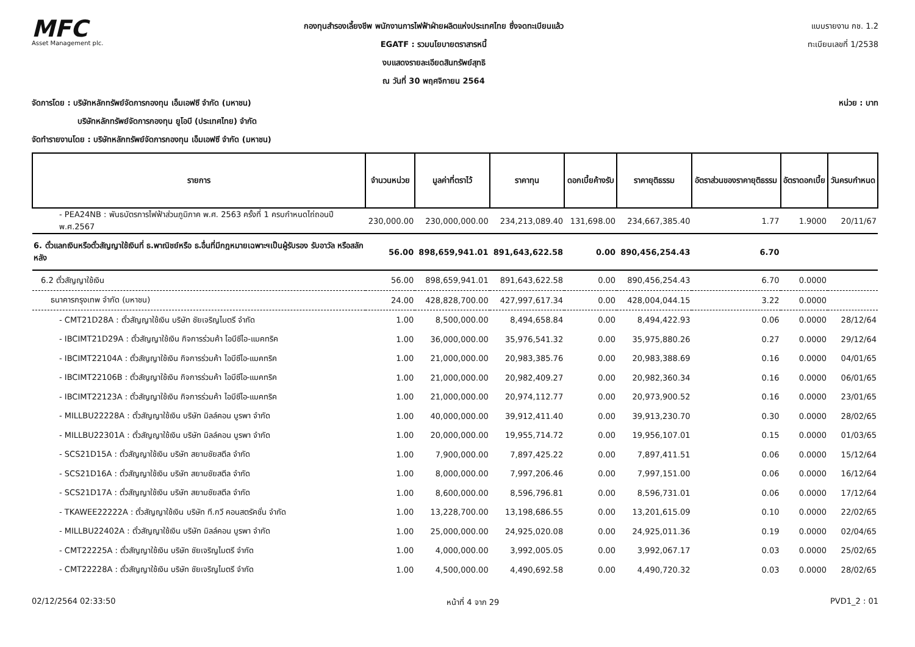MFC
Asset Management plc.
กองทุนสำรองเลี้ยงชีพ พนักงานการไฟฟ้าฝ่ายผลิตแห่งประเทศไทย ซึ่งจดทะเบียนแล้ว
EGATF : รวมนโยบายตราสารหนี้
งบแสดงรายละเอียดสินทรัพย์สุทธิ
ณ วันที่ 30 พฤศจิกายน 2564
แบบรายงาน กช. 1.2
ทะเบียนเลขที่ 1/2538
จัดการโดย : บริษัทหลักทรัพย์จัดการกองทุน เอ็มเอฟซี จำกัด (มหาชน) หน่วย : บาท
บริษัทหลักทรัพย์จัดการกองทุน ยูโอบี (ประเทศไทย) จำกัด
จัดทำรายงานโดย : บริษัทหลักทรัพย์จัดการกองทุน เอ็มเอฟซี จำกัด (มหาชน)
| รายการ | จำนวนหน่วย | มูลค่าที่ตราไว้ | ราคาทุน | ดอกเบี้ยค้างรับ | ราคายุติธรรม | อัตราส่วนของราคายุติธรรม | อัตราดอกเบี้ย | วันครบกำหนด |
| --- | --- | --- | --- | --- | --- | --- | --- | --- |
| - PEA24NB : พันธบัตรการไฟฟ้าส่วนภูมิภาค พ.ศ. 2563 ครั้งที่ 1 ครบกำหนดไถ่ถอนปี พ.ศ.2567 | 230,000.00 | 230,000,000.00 | 234,213,089.40 | 131,698.00 | 234,667,385.40 | 1.77 | 1.9000 | 20/11/67 |
| 6. ตั๋วแลกเงินหรือตั๋วสัญญาใช้เงินที่ ธ.พาณิชย์หรือ ธ.อื่นที่มีกฎหมายเฉพาะฯเป็นผู้รับรอง รับอาวัล หรือสลักหลัง | 56.00 | 898,659,941.01 | 891,643,622.58 | 0.00 | 890,456,254.43 | 6.70 | | |
| 6.2 ตั๋วสัญญาใช้เงิน | 56.00 | 898,659,941.01 | 891,643,622.58 | 0.00 | 890,456,254.43 | 6.70 | 0.0000 | |
| ธนาคารกรุงเทพ จำกัด (มหาชน) | 24.00 | 428,828,700.00 | 427,997,617.34 | 0.00 | 428,004,044.15 | 3.22 | 0.0000 | |
| - CMT21D28A : ตั๋วสัญญาใช้เงิน บริษัท ชัยเจริญไมตรี จำกัด | 1.00 | 8,500,000.00 | 8,494,658.84 | 0.00 | 8,494,422.93 | 0.06 | 0.0000 | 28/12/64 |
| - IBCIMT21D29A : ตั๋วสัญญาใช้เงิน กิจการร่วมค้า ไอบีซีไอ-แมคทริค | 1.00 | 36,000,000.00 | 35,976,541.32 | 0.00 | 35,975,880.26 | 0.27 | 0.0000 | 29/12/64 |
| - IBCIMT22104A : ตั๋วสัญญาใช้เงิน กิจการร่วมค้า ไอบีซีไอ-แมคทริค | 1.00 | 21,000,000.00 | 20,983,385.76 | 0.00 | 20,983,388.69 | 0.16 | 0.0000 | 04/01/65 |
| - IBCIMT22106B : ตั๋วสัญญาใช้เงิน กิจการร่วมค้า ไอบีซีไอ-แมคทริค | 1.00 | 21,000,000.00 | 20,982,409.27 | 0.00 | 20,982,360.34 | 0.16 | 0.0000 | 06/01/65 |
| - IBCIMT22123A : ตั๋วสัญญาใช้เงิน กิจการร่วมค้า ไอบีซีไอ-แมคทริค | 1.00 | 21,000,000.00 | 20,974,112.77 | 0.00 | 20,973,900.52 | 0.16 | 0.0000 | 23/01/65 |
| - MILLBU22228A : ตั๋วสัญญาใช้เงิน บริษัท มิลล์คอน บูรพา จำกัด | 1.00 | 40,000,000.00 | 39,912,411.40 | 0.00 | 39,913,230.70 | 0.30 | 0.0000 | 28/02/65 |
| - MILLBU22301A : ตั๋วสัญญาใช้เงิน บริษัท มิลล์คอน บูรพา จำกัด | 1.00 | 20,000,000.00 | 19,955,714.72 | 0.00 | 19,956,107.01 | 0.15 | 0.0000 | 01/03/65 |
| - SCS21D15A : ตั๋วสัญญาใช้เงิน บริษัท สยามชัยสตีล จำกัด | 1.00 | 7,900,000.00 | 7,897,425.22 | 0.00 | 7,897,411.51 | 0.06 | 0.0000 | 15/12/64 |
| - SCS21D16A : ตั๋วสัญญาใช้เงิน บริษัท สยามชัยสตีล จำกัด | 1.00 | 8,000,000.00 | 7,997,206.46 | 0.00 | 7,997,151.00 | 0.06 | 0.0000 | 16/12/64 |
| - SCS21D17A : ตั๋วสัญญาใช้เงิน บริษัท สยามชัยสตีล จำกัด | 1.00 | 8,600,000.00 | 8,596,796.81 | 0.00 | 8,596,731.01 | 0.06 | 0.0000 | 17/12/64 |
| - TKAWEE22222A : ตั๋วสัญญาใช้เงิน บริษัท ที.กวี คอนสตรัคชั่น จำกัด | 1.00 | 13,228,700.00 | 13,198,686.55 | 0.00 | 13,201,615.09 | 0.10 | 0.0000 | 22/02/65 |
| - MILLBU22402A : ตั๋วสัญญาใช้เงิน บริษัท มิลล์คอน บูรพา จำกัด | 1.00 | 25,000,000.00 | 24,925,020.08 | 0.00 | 24,925,011.36 | 0.19 | 0.0000 | 02/04/65 |
| - CMT22225A : ตั๋วสัญญาใช้เงิน บริษัท ชัยเจริญไมตรี จำกัด | 1.00 | 4,000,000.00 | 3,992,005.05 | 0.00 | 3,992,067.17 | 0.03 | 0.0000 | 25/02/65 |
| - CMT22228A : ตั๋วสัญญาใช้เงิน บริษัท ชัยเจริญไมตรี จำกัด | 1.00 | 4,500,000.00 | 4,490,692.58 | 0.00 | 4,490,720.32 | 0.03 | 0.0000 | 28/02/65 |
02/12/2564 02:33:50 หน้าที่ 4 จาก 29 PVD1_2 : 01